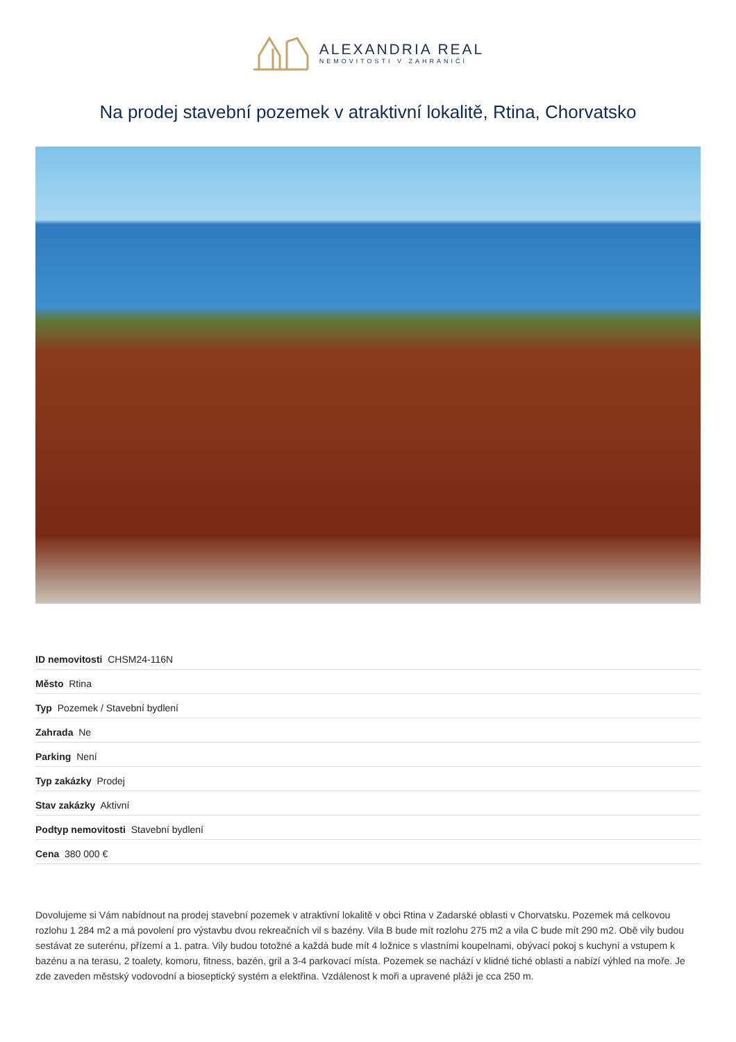ALEXANDRIA REAL
NEMOVITOSTI V ZAHRANIČÍ
Na prodej stavební pozemek v atraktivní lokalitě, Rtina, Chorvatsko
| ID nemovitosti CHSM24-116N |
| Město Rtina |
| Typ Pozemek / Stavební bydlení |
| Zahrada Ne |
| Parking Není |
| Typ zakázky Prodej |
| Stav zakázky Aktivní |
| Podtyp nemovitosti Stavební bydlení |
| Cena 380 000 € |
Dovolujeme si Vám nabídnout na prodej stavební pozemek v atraktivní lokalitě v obci Rtina v Zadarské oblasti v Chorvatsku. Pozemek má celkovou rozlohu 1 284 m2 a má povolení pro výstavbu dvou rekreačních vil s bazény. Vila B bude mít rozlohu 275 m2 a vila C bude mít 290 m2. Obě vily budou sestávat ze suterénu, přízemí a 1. patra. Vily budou totožné a každá bude mít 4 ložnice s vlastními koupelnami, obývací pokoj s kuchyní a vstupem k bazénu a na terasu, 2 toalety, komoru, fitness, bazén, gril a 3-4 parkovací místa. Pozemek se nachází v klidné tiché oblasti a nabízí výhled na moře. Je zde zaveden městský vodovodní a bioseptický systém a elektřina. Vzdálenost k moři a upravené pláži je cca 250 m.